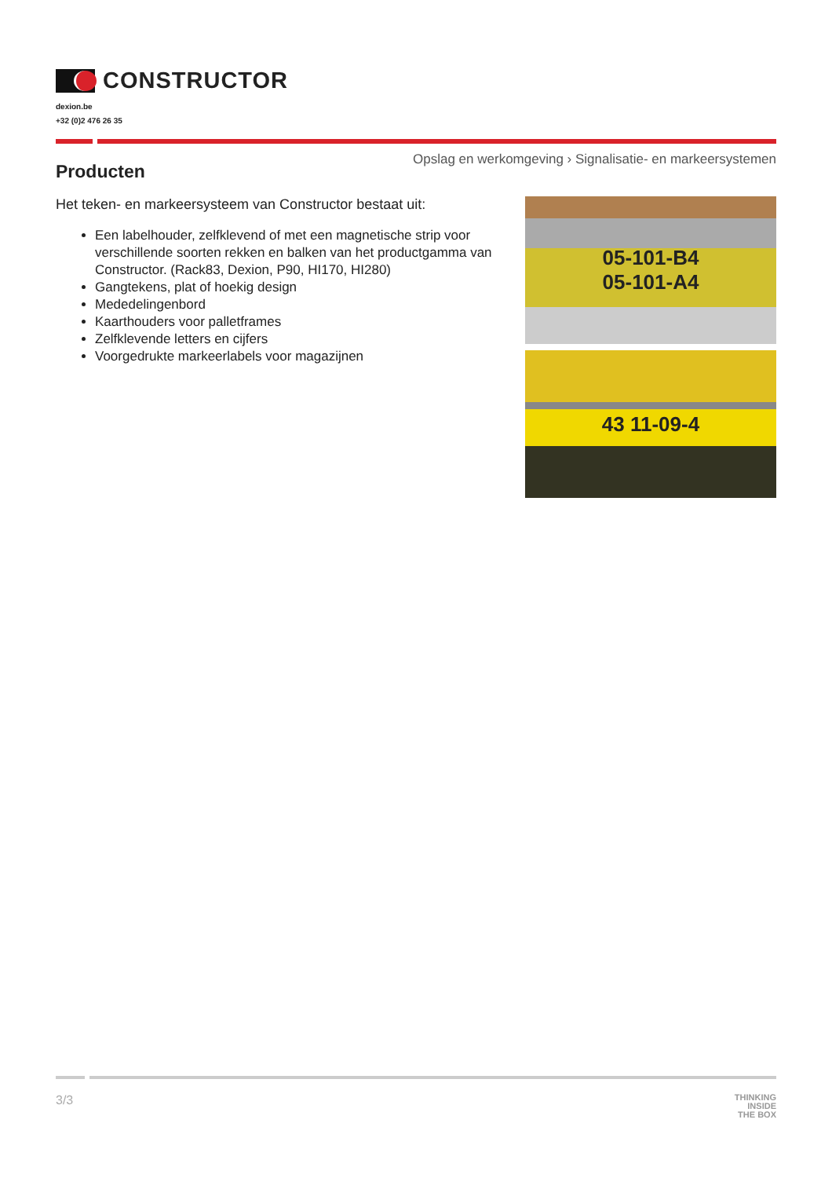CONSTRUCTOR
dexion.be
+32 (0)2 476 26 35
Opslag en werkomgeving › Signalisatie- en markeersystemen
Producten
Het teken- en markeersysteem van Constructor bestaat uit:
Een labelhouder, zelfklevend of met een magnetische strip voor verschillende soorten rekken en balken van het productgamma van Constructor. (Rack83, Dexion, P90, HI170, HI280)
Gangtekens, plat of hoekig design
Mededelingenbord
Kaarthouders voor palletframes
Zelfklevende letters en cijfers
Voorgedrukte markeerlabels voor magazijnen
05-101-B4
05-101-A4
43 11-09-4
3/3
THINKING
INSIDE
THE BOX